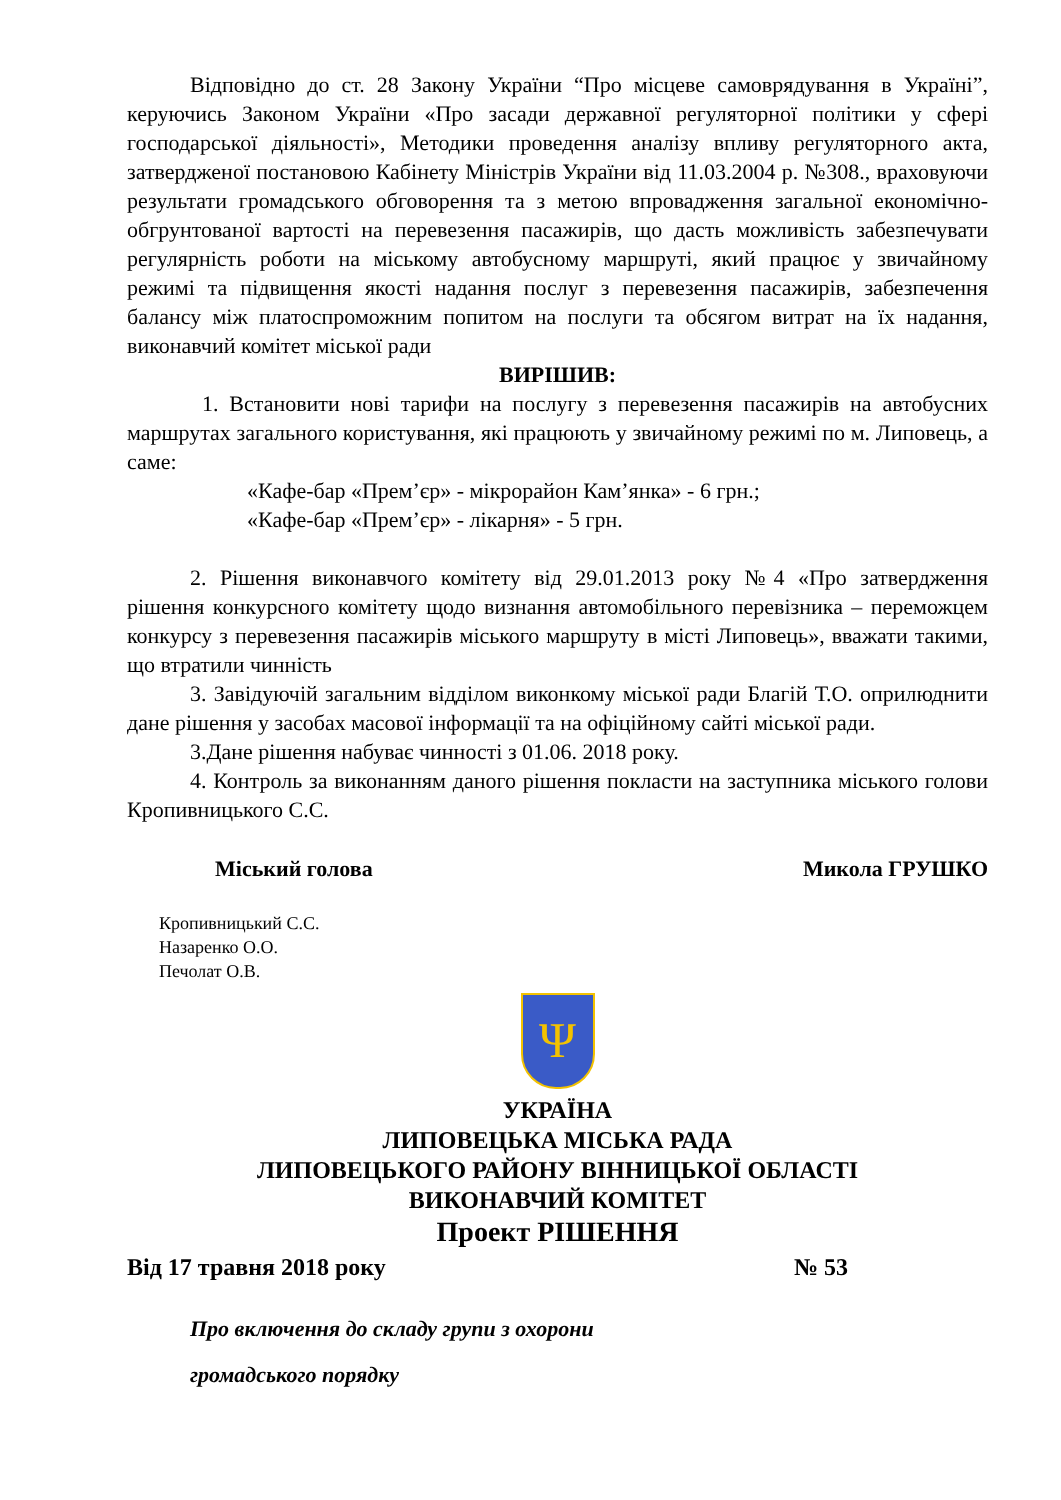Відповідно до ст. 28 Закону України “Про місцеве самоврядування в Україні”, керуючись Законом України «Про засади державної регуляторної політики у сфері господарської діяльності», Методики проведення аналізу впливу регуляторного акта, затвердженої постановою Кабінету Міністрів України від 11.03.2004 р. №308., враховуючи результати громадського обговорення та з метою впровадження загальної економічно-обгрунтованої вартості на перевезення пасажирів, що дасть можливість забезпечувати регулярність роботи на міському автобусному маршруті, який працює у звичайному режимі та підвищення якості надання послуг з перевезення пасажирів, забезпечення балансу між платоспроможним попитом на послуги та обсягом витрат на їх надання, виконавчий комітет міської ради
ВИРІШИВ:
1. Встановити нові тарифи на послугу з перевезення пасажирів на автобусних маршрутах загального користування, які працюють у звичайному режимі по м. Липовець, а саме:
«Кафе-бар «Прем’єр» - мікрорайон Кам’янка» - 6 грн.;
«Кафе-бар «Прем’єр» - лікарня» - 5 грн.
2. Рішення виконавчого комітету від 29.01.2013 року №4 «Про затвердження рішення конкурсного комітету щодо визнання автомобільного перевізника – переможцем конкурсу з перевезення пасажирів міського маршруту в місті Липовець», вважати такими, що втратили чинність
3. Завідуючій загальним відділом виконкому міської ради Благій Т.О. оприлюднити дане рішення у засобах масової інформації та на офіційному сайті міської ради.
3.Дане рішення набуває чинності з 01.06. 2018 року.
4. Контроль за виконанням даного рішення покласти на заступника міського голови Кропивницького С.С.
Міський голова Микола ГРУШКО
Кропивницький С.С.
Назаренко О.О.
Печолат О.В.
Ψ
УКРАЇНА
ЛИПОВЕЦЬКА МІСЬКА РАДА
ЛИПОВЕЦЬКОГО РАЙОНУ ВІННИЦЬКОЇ ОБЛАСТІ
ВИКОНАВЧИЙ КОМІТЕТ
Проект РІШЕННЯ
Від 17 травня 2018 року № 53
Про включення до складу групи з охорони
громадського порядку